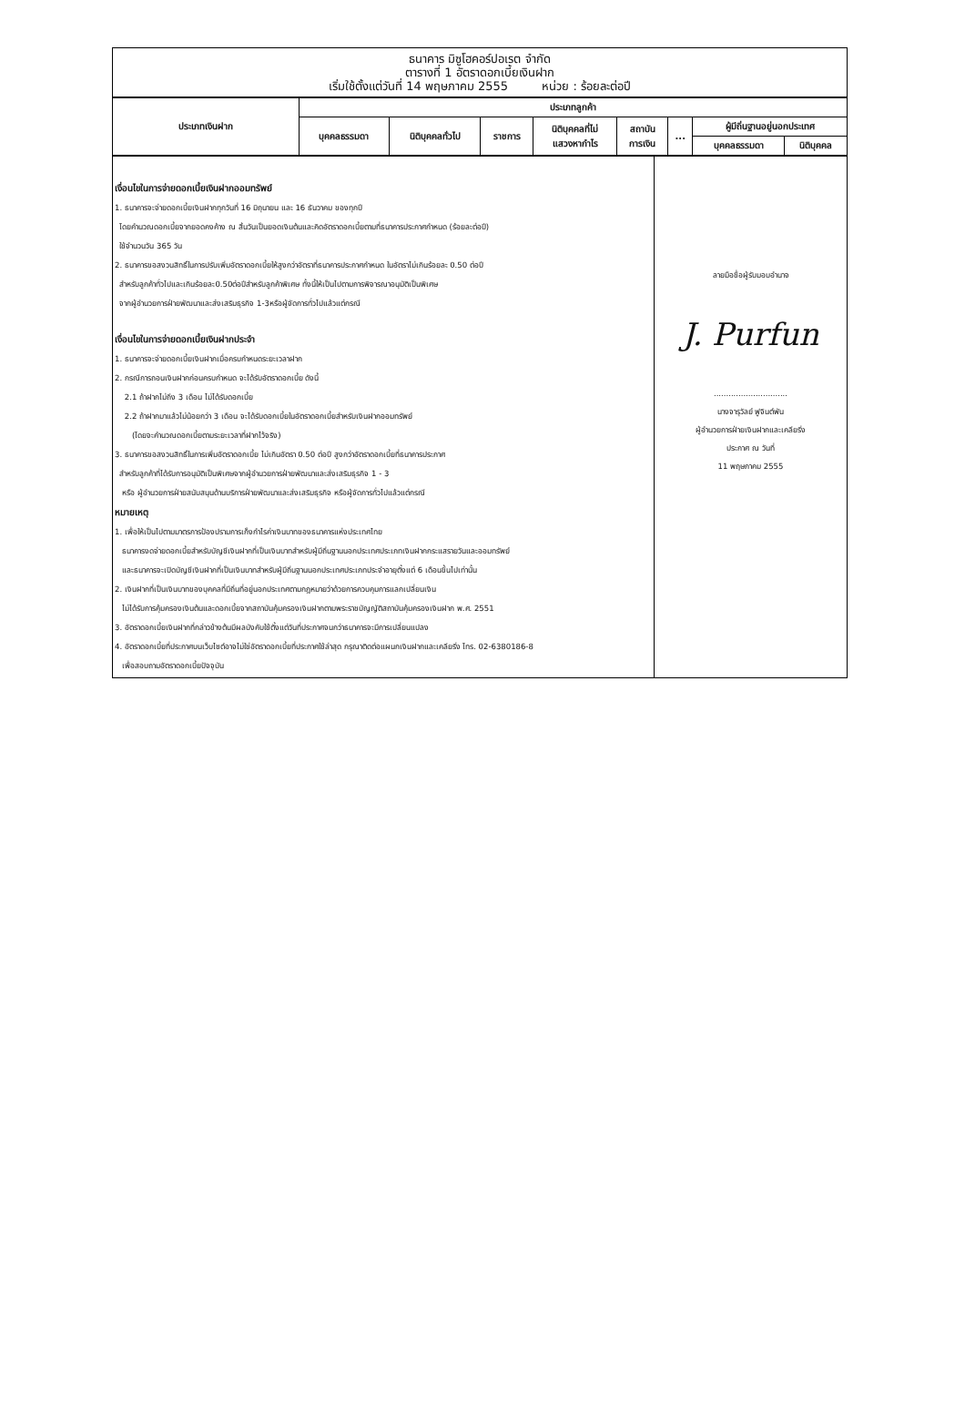ธนาคาร มิซูโฮคอร์ปอเรต จำกัด
ตารางที่ 1 อัตราดอกเบี้ยเงินฝาก
เริ่มใช้ตั้งแต่วันที่ 14 พฤษภาคม 2555 หน่วย : ร้อยละต่อปี
| ประเภทเงินฝาก | ประเภทลูกค้า | | | | | | | |
| --- | --- | --- | --- | --- | --- | --- | --- | --- |
| | บุคคลธรรมดา | นิติบุคคลทั่วไป | ราชการ | นิติบุคคลที่ไม่ แสวงหากำไร | สถาบัน การเงิน | ... | ผู้มีถิ่นฐานอยู่นอกประเทศ | |
| | | | | | | | บุคคลธรรมดา | นิติบุคคล |
| เงื่อนไขในการจ่ายดอกเบี้ยเงินฝากออมทรัพย์ 1. ธนาคารจะจ่ายดอกเบี้ยเงินฝากทุกวันที่ 16 มิถุนายน และ 16 ธันวาคม ของทุกปี โดยคำนวณดอกเบี้ยจากยอดคงค้าง ณ สิ้นวันเป็นยอดเงินต้นและคิดอัตราดอกเบี้ยตามที่ธนาคารประกาศกำหนด (ร้อยละต่อปี) ใช้จำนวนวัน 365 วัน 2. ธนาคารขอสงวนสิทธิ์ในการปรับเพิ่มอัตราดอกเบี้ยให้สูงกว่าอัตราที่ธนาคารประกาศกำหนด ในอัตราไม่เกินร้อยละ 0.50 ต่อปี สำหรับลูกค้าทั่วไปและเกินร้อยละ0.50ต่อปีสำหรับลูกค้าพิเศษ ทั้งนี้ให้เป็นไปตามการพิจารณาอนุมัติเป็นพิเศษ จากผู้อำนวยการฝ่ายพัฒนาและส่งเสริมธุรกิจ 1-3หรือผู้จัดการทั่วไปแล้วแต่กรณี เงื่อนไขในการจ่ายดอกเบี้ยเงินฝากประจำ 1. ธนาคารจะจ่ายดอกเบี้ยเงินฝากเมื่อครบกำหนดระยะเวลาฝาก 2. กรณีการถอนเงินฝากก่อนครบกำหนด จะได้รับอัตราดอกเบี้ย ดังนี้ 2.1 ถ้าฝากไม่ถึง 3 เดือน ไม่ได้รับดอกเบี้ย 2.2 ถ้าฝากมาแล้วไม่น้อยกว่า 3 เดือน จะได้รับดอกเบี้ยในอัตราดอกเบี้ยสำหรับเงินฝากออมทรัพย์ (โดยจะคำนวณดอกเบี้ยตามระยะเวลาที่ฝากไว้จริง) 3. ธนาคารขอสงวนสิทธิ์ในการเพิ่มอัตราดอกเบี้ย ไม่เกินอัตรา 0.50 ต่อปี สูงกว่าอัตราดอกเบี้ยที่ธนาคารประกาศ สำหรับลูกค้าที่ได้รับการอนุมัติเป็นพิเศษจากผู้อำนวยการฝ่ายพัฒนาและส่งเสริมธุรกิจ 1 - 3 หรือ ผู้อำนวยการฝ่ายสนับสนุนด้านบริการฝ่ายพัฒนาและส่งเสริมธุรกิจ หรือผู้จัดการทั่วไปแล้วแต่กรณี หมายเหตุ 1. เพื่อให้เป็นไปตามมาตรการป้องปรามการเก็งกำไรค่าเงินบาทของธนาคารแห่งประเทศไทย ธนาคารงดจ่ายดอกเบี้ยสำหรับบัญชีเงินฝากที่เป็นเงินบาทสำหรับผู้มีถิ่นฐานนอกประเทศประเภทเงินฝากกระแสรายวันและออมทรัพย์ และธนาคารจะเปิดบัญชีเงินฝากที่เป็นเงินบาทสำหรับผู้มีถิ่นฐานนอกประเทศประเภทประจำอายุตั้งแต่ 6 เดือนขึ้นไปเท่านั้น 2. เงินฝากที่เป็นเงินบาทของบุคคลที่มีถิ่นที่อยู่นอกประเทศตามกฎหมายว่าด้วยการควบคุมการแลกเปลี่ยนเงิน ไม่ได้รับการคุ้มครองเงินต้นและดอกเบี้ยจากสถาบันคุ้มครองเงินฝากตามพระราชบัญญัติสถาบันคุ้มครองเงินฝาก พ.ศ. 2551 3. อัตราดอกเบี้ยเงินฝากที่กล่าวข้างต้นมีผลบังคับใช้ตั้งแต่วันที่ประกาศจนกว่าธนาคารจะมีการเปลี่ยนแปลง 4. อัตราดอกเบี้ยที่ประกาศบนเว็บไซต์อาจไม่ใช่อัตราดอกเบี้ยที่ประกาศใช้ล่าสุด กรุณาติดต่อแผนกเงินฝากและเคลียริ่ง โทร. 02-6380186-8 เพื่อสอบถามอัตราดอกเบี้ยปัจจุบัน | ลายมือชื่อผู้รับมอบอำนาจ J. Purfun .............................. นางจารุวัลย์ ฟูจินต์พัน ผู้อำนวยการฝ่ายเงินฝากและเคลียริ่ง ประกาศ ณ วันที่ 11 พฤษภาคม 2555 |